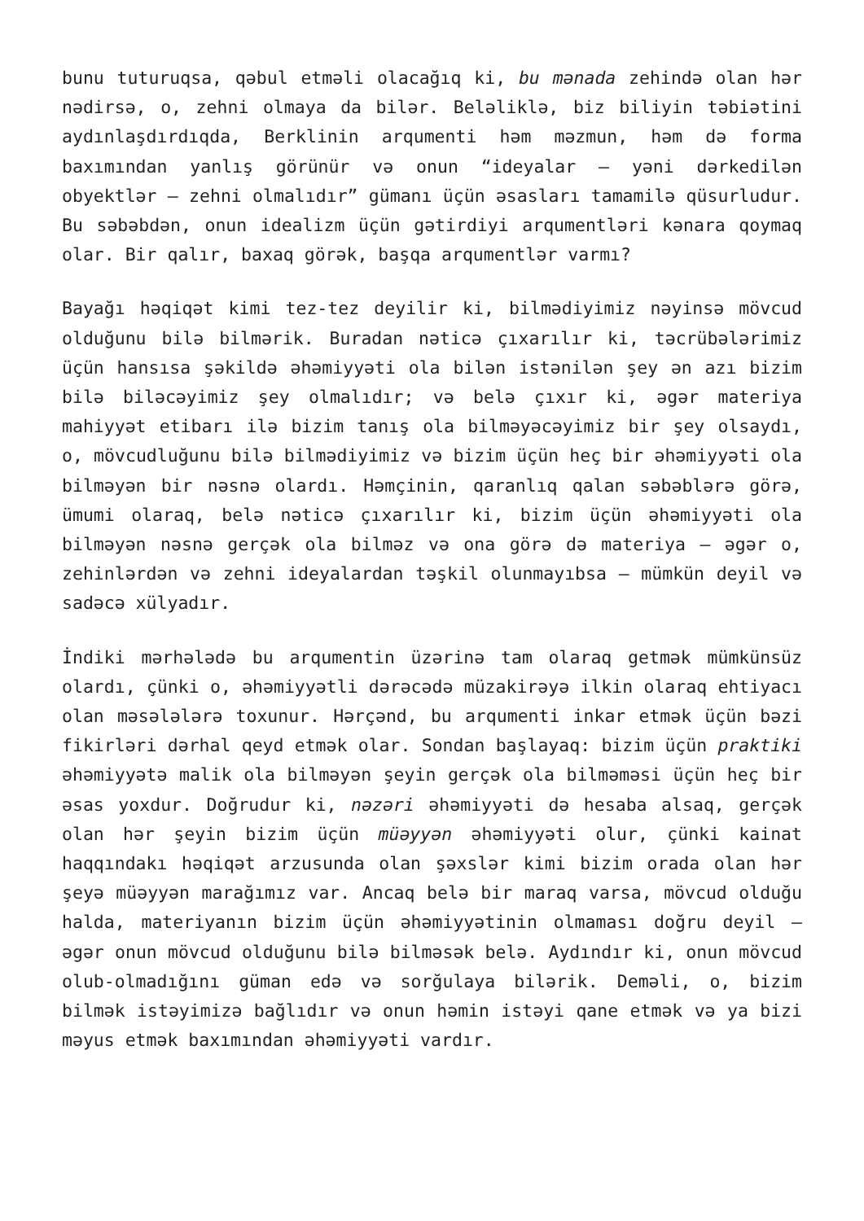bunu tuturuqsa, qəbul etməli olacağıq ki, bu mənada zehində olan hər nədirsə, o, zehni olmaya da bilər. Beləliklə, biz biliyin təbiətini aydınlaşdırdıqda, Berklinin arqumenti həm məzmun, həm də forma baxımından yanlış görünür və onun “ideyalar – yəni dərkedilən obyektlər – zehni olmalıdır” gümanı üçün əsasları tamamilə qüsurludur. Bu səbəbdən, onun idealizm üçün gətirdiyi arqumentləri kənara qoymaq olar. Bir qalır, baxaq görək, başqa arqumentlər varmı?
Bayağı həqiqət kimi tez-tez deyilir ki, bilmədiyimiz nəyinsə mövcud olduğunu bilə bilmərik. Buradan nəticə çıxarılır ki, təcrübələrimiz üçün hansısa şəkildə əhəmiyyəti ola bilən istənilən şey ən azı bizim bilə biləcəyimiz şey olmalıdır; və belə çıxır ki, əgər materiya mahiyyət etibarı ilə bizim tanış ola bilməyəcəyimiz bir şey olsaydı, o, mövcudluğunu bilə bilmədiyimiz və bizim üçün heç bir əhəmiyyəti ola bilməyən bir nəsnə olardı. Həmçinin, qaranlıq qalan səbəblərə görə, ümumi olaraq, belə nəticə çıxarılır ki, bizim üçün əhəmiyyəti ola bilməyən nəsnə gerçək ola bilməz və ona görə də materiya – əgər o, zehinlərdən və zehni ideyalardan təşkil olunmayıbsa – mümkün deyil və sadəcə xülyadır.
İndiki mərhələdə bu arqumentin üzərinə tam olaraq getmək mümkünsüz olardı, çünki o, əhəmiyyətli dərəcədə müzakirəyə ilkin olaraq ehtiyacı olan məsələlərə toxunur. Hərçənd, bu arqumenti inkar etmək üçün bəzi fikirləri dərhal qeyd etmək olar. Sondan başlayaq: bizim üçün praktiki əhəmiyyətə malik ola bilməyən şeyin gerçək ola bilməməsi üçün heç bir əsas yoxdur. Doğrudur ki, nəzəri əhəmiyyəti də hesaba alsaq, gerçək olan hər şeyin bizim üçün müəyyən əhəmiyyəti olur, çünki kainat haqqındakı həqiqət arzusunda olan şəxslər kimi bizim orada olan hər şeyə müəyyən marağımız var. Ancaq belə bir maraq varsa, mövcud olduğu halda, materiyanın bizim üçün əhəmiyyətinin olmaması doğru deyil – əgər onun mövcud olduğunu bilə bilməsək belə. Aydındır ki, onun mövcud olub-olmadığını güman edə və sorğulaya bilərik. Deməli, o, bizim bilmək istəyimizə bağlıdır və onun həmin istəyi qane etmək və ya bizi məyus etmək baxımından əhəmiyyəti vardır.